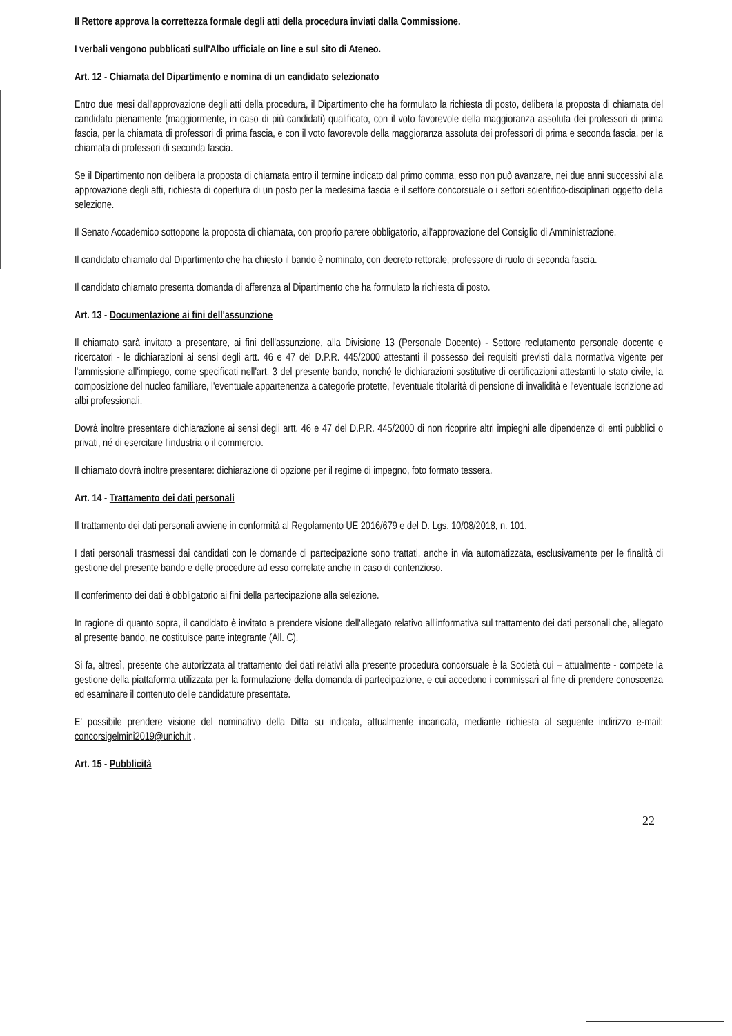Il Rettore approva la correttezza formale degli atti della procedura inviati dalla Commissione.
I verbali vengono pubblicati sull'Albo ufficiale on line e sul sito di Ateneo.
Art. 12 - Chiamata del Dipartimento e nomina di un candidato selezionato
Entro due mesi dall'approvazione degli atti della procedura, il Dipartimento che ha formulato la richiesta di posto, delibera la proposta di chiamata del candidato pienamente (maggiormente, in caso di più candidati) qualificato, con il voto favorevole della maggioranza assoluta dei professori di prima fascia, per la chiamata di professori di prima fascia, e con il voto favorevole della maggioranza assoluta dei professori di prima e seconda fascia, per la chiamata di professori di seconda fascia.
Se il Dipartimento non delibera la proposta di chiamata entro il termine indicato dal primo comma, esso non può avanzare, nei due anni successivi alla approvazione degli atti, richiesta di copertura di un posto per la medesima fascia e il settore concorsuale o i settori scientifico-disciplinari oggetto della selezione.
Il Senato Accademico sottopone la proposta di chiamata, con proprio parere obbligatorio, all'approvazione del Consiglio di Amministrazione.
Il candidato chiamato dal Dipartimento che ha chiesto il bando è nominato, con decreto rettorale, professore di ruolo di seconda fascia.
Il candidato chiamato presenta domanda di afferenza al Dipartimento che ha formulato la richiesta di posto.
Art. 13 - Documentazione ai fini dell'assunzione
Il chiamato sarà invitato a presentare, ai fini dell'assunzione, alla Divisione 13 (Personale Docente) - Settore reclutamento personale docente e ricercatori - le dichiarazioni ai sensi degli artt. 46 e 47 del D.P.R. 445/2000 attestanti il possesso dei requisiti previsti dalla normativa vigente per l'ammissione all'impiego, come specificati nell'art. 3 del presente bando, nonché le dichiarazioni sostitutive di certificazioni attestanti lo stato civile, la composizione del nucleo familiare, l'eventuale appartenenza a categorie protette, l'eventuale titolarità di pensione di invalidità e l'eventuale iscrizione ad albi professionali.
Dovrà inoltre presentare dichiarazione ai sensi degli artt. 46 e 47 del D.P.R. 445/2000 di non ricoprire altri impieghi alle dipendenze di enti pubblici o privati, né di esercitare l'industria o il commercio.
Il chiamato dovrà inoltre presentare: dichiarazione di opzione per il regime di impegno, foto formato tessera.
Art. 14 - Trattamento dei dati personali
Il trattamento dei dati personali avviene in conformità al Regolamento UE 2016/679 e del D. Lgs. 10/08/2018, n. 101.
I dati personali trasmessi dai candidati con le domande di partecipazione sono trattati, anche in via automatizzata, esclusivamente per le finalità di gestione del presente bando e delle procedure ad esso correlate anche in caso di contenzioso.
Il conferimento dei dati è obbligatorio ai fini della partecipazione alla selezione.
In ragione di quanto sopra, il candidato è invitato a prendere visione dell'allegato relativo all'informativa sul trattamento dei dati personali che, allegato al presente bando, ne costituisce parte integrante (All. C).
Si fa, altresì, presente che autorizzata al trattamento dei dati relativi alla presente procedura concorsuale è la Società cui – attualmente - compete la gestione della piattaforma utilizzata per la formulazione della domanda di partecipazione, e cui accedono i commissari al fine di prendere conoscenza ed esaminare il contenuto delle candidature presentate.
E' possibile prendere visione del nominativo della Ditta su indicata, attualmente incaricata, mediante richiesta al seguente indirizzo e-mail: concorsigelmini2019@unich.it .
Art. 15 - Pubblicità
22